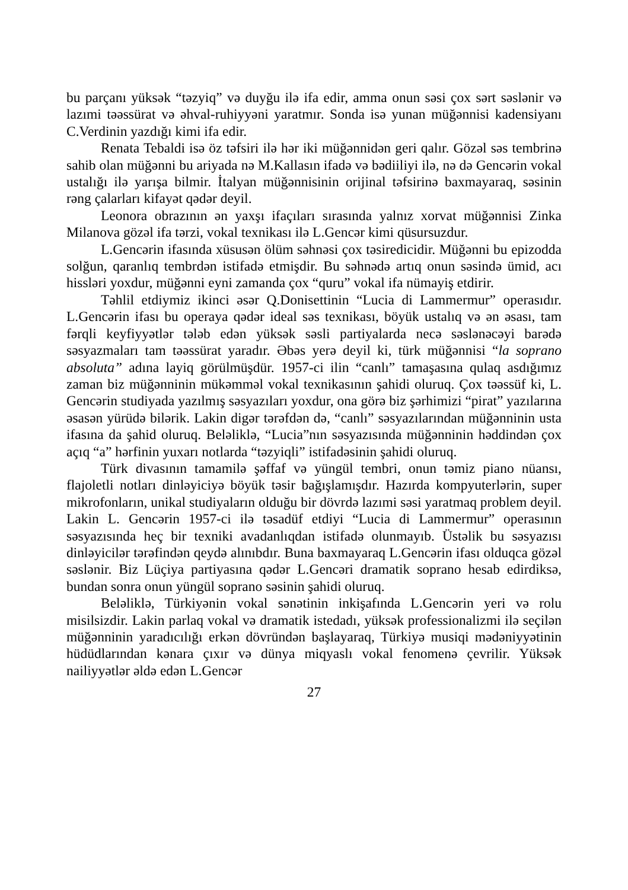bu parçanı yüksək “təzyiq” və duyğu ilə ifa edir, amma onun səsi çox sərt səslənir və lazımi təəssürat və əhval-ruhiyyəni yaratmır. Sonda isə yunan müğənnisi kadensiyanı C.Verdinin yazdığı kimi ifa edir.
Renata Tebaldi isə öz təfsiri ilə hər iki müğənnidən geri qalır. Gözəl səs tembrinə sahib olan müğənni bu ariyada nə M.Kallasın ifadə və bədiiliyi ilə, nə də Gencərin vokal ustalığı ilə yarışa bilmir. İtalyan müğənnisinin orijinal təfsirinə baxmayaraq, səsinin rəng çalarları kifayət qədər deyil.
Leonora obrazının ən yaxşı ifaçıları sırasında yalnız xorvat müğənnisi Zinka Milanova gözəl ifa tərzi, vokal texnikası ilə L.Gencər kimi qüsursuzdur.
L.Gencərin ifasında xüsusən ölüm səhnəsi çox təsiredicidir. Müğənni bu epizodda solğun, qaranlıq tembrdən istifadə etmişdir. Bu səhnədə artıq onun səsində ümid, acı hissləri yoxdur, müğənni eyni zamanda çox “quru” vokal ifa nümayiş etdirir.
Təhlil etdiymiz ikinci əsər Q.Donisettinin “Lucia di Lammermur” operasıdır. L.Gencərin ifası bu operaya qədər ideal səs texnikası, böyük ustalıq və ən əsası, tam fərqli keyfiyyətlər tələb edən yüksək səsli partiyalarda necə səslənəcəyi barədə səsyazmaları tam təəssürat yaradır. Əbəs yerə deyil ki, türk müğənnisi “la soprano absoluta” adına layiq görülmüşdür. 1957-ci ilin “canlı” tamaşasına qulaq asdığımız zaman biz müğənninin mükəmməl vokal texnikasının şahidi oluruq. Çox təəssüf ki, L. Gencərin studiyada yazılmış səsyazıları yoxdur, ona görə biz şərhimizi “pirat” yazılarına əsasən yürüdə bilərik. Lakin digər tərəfdən də, “canlı” səsyazılarından müğənninin usta ifasına da şahid oluruq. Beləliklə, “Lucia”nın səsyazısında müğənninin həddindən çox açıq “a” hərfinin yuxarı notlarda “təzyiqli” istifadəsinin şahidi oluruq.
Türk divasının tamamilə şəffaf və yüngül tembri, onun təmiz piano nüansı, flajoletli notları dinləyiciyə böyük təsir bağışlamışdır. Hazırda kompyuterlərin, super mikrofonların, unikal studiyaların olduğu bir dövrdə lazımi səsi yaratmaq problem deyil. Lakin L. Gencərin 1957-ci ilə təsadüf etdiyi “Lucia di Lammermur” operasının səsyazısında heç bir texniki avadanlıqdan istifadə olunmayıb. Üstəlik bu səsyazısı dinləyicilər tərəfindən qeydə alınıbdır. Buna baxmayaraq L.Gencərin ifası olduqca gözəl səslənir. Biz Lüçiya partiyasına qədər L.Gencəri dramatik soprano hesab edirdiksə, bundan sonra onun yüngül soprano səsinin şahidi oluruq.
Beləliklə, Türkiyənin vokal sənətinin inkişafında L.Gencərin yeri və rolu misilsizdir. Lakin parlaq vokal və dramatik istedadı, yüksək professionalizmi ilə seçilən müğənninin yaradıcılığı erkən dövründən başlayaraq, Türkiyə musiqi mədəniyyətinin hüdüdlarından kənara çıxır və dünya miqyaslı vokal fenomenə çevrilir. Yüksək nailiyyətlər əldə edən L.Gencər
27